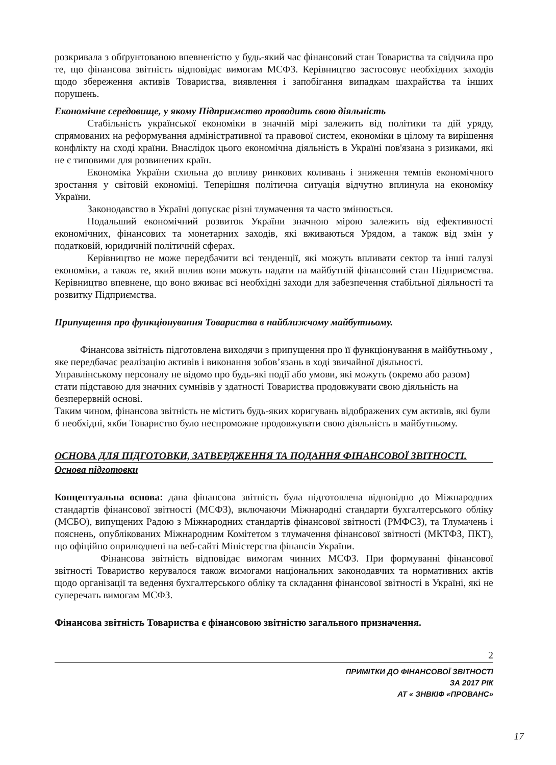розкривала з обґрунтованою впевненістю у будь-який час фінансовий стан Товариства та свідчила про те, що фінансова звітність відповідає вимогам МСФЗ. Керівництво застосовує необхідних заходів щодо збереження активів Товариства, виявлення і запобігання випадкам шахрайства та інших порушень.
Економічне середовище, у якому Підприємство проводить свою діяльність
Стабільність української економіки в значній мірі залежить від політики та дій уряду, спрямованих на реформування адміністративної та правової систем, економіки в цілому та вирішення конфлікту на сході країни. Внаслідок цього економічна діяльність в Україні пов'язана з ризиками, які не є типовими для розвинених країн.
Економіка України схильна до впливу ринкових коливань і зниження темпів економічного зростання у світовій економіці. Теперішня політична ситуація відчутно вплинула на економіку України.
Законодавство в Україні допускає різні тлумачення та часто змінюється.
Подальший економічний розвиток України значною мірою залежить від ефективності економічних, фінансових та монетарних заходів, які вживаються Урядом, а також від змін у податковій, юридичній політичній сферах.
Керівництво не може передбачити всі тенденції, які можуть впливати сектор та інші галузі економіки, а також те, який вплив вони можуть надати на майбутній фінансовий стан Підприємства. Керівництво впевнене, що воно вживає всі необхідні заходи для забезпечення стабільної діяльності та розвитку Підприємства.
Припущення про функціонування Товариства в найближчому майбутньому.
Фінансова звітність підготовлена виходячи з припущення про її функціонування в майбутньому , яке передбачає реалізацію активів і виконання зобов’язань в ході звичайної діяльності. Управлінському персоналу не відомо про будь-які події або умови, які можуть (окремо або разом) стати підставою для значних сумнівів у здатності Товариства продовжувати свою діяльність на безперервній основі.
Таким чином, фінансова звітність не містить будь-яких коригувань відображених сум активів, які були б необхідні, якби Товариство було неспроможне продовжувати свою діяльність в майбутньому.
ОСНОВА ДЛЯ ПІДГОТОВКИ, ЗАТВЕРДЖЕННЯ ТА ПОДАННЯ ФІНАНСОВОЇ ЗВІТНОСТІ.
Основа підготовки
Концептуальна основа: дана фінансова звітність була підготовлена відповідно до Міжнародних стандартів фінансової звітності (МСФЗ), включаючи Міжнародні стандарти бухгалтерського обліку (МСБО), випущених Радою з Міжнародних стандартів фінансової звітності (РМФСЗ), та Тлумачень і пояснень, опублікованих Міжнародним Комітетом з тлумачення фінансової звітності (МКТФЗ, ПКТ), що офіційно оприлюднені на веб-сайті Міністерства фінансів України.
Фінансова звітність відповідає вимогам чинних МСФЗ. При формуванні фінансової звітності Товариство керувалося також вимогами національних законодавчих та нормативних актів щодо організації та ведення бухгалтерського обліку та складання фінансової звітності в Україні, які не суперечать вимогам МСФЗ.
Фінансова звітність Товариства є фінансовою звітністю загального призначення.
2
ПРИМІТКИ ДО ФІНАНСОВОЇ ЗВІТНОСТІ
ЗА 2017 РІК
АТ « ЗНВКІФ «ПРОВАНС»
17